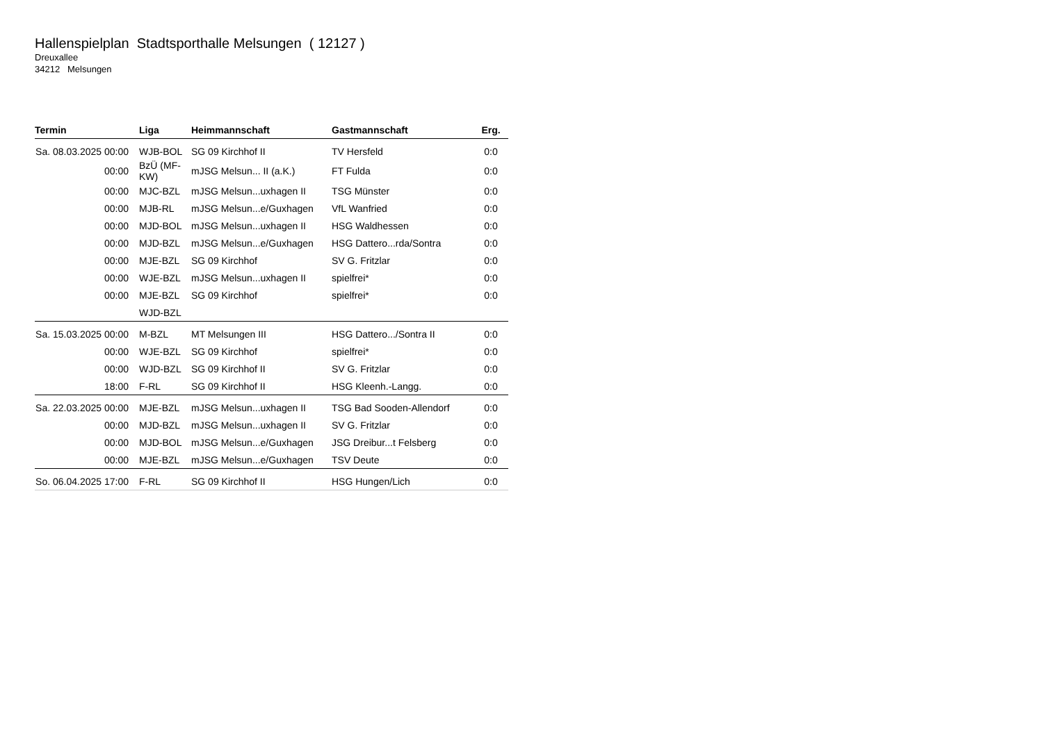Hallenspielplan Stadtsporthalle Melsungen ( 12127 )
Dreuxallee
34212 Melsungen
| Termin | Liga | Heimmannschaft | Gastmannschaft | Erg. |
| --- | --- | --- | --- | --- |
| Sa. 08.03.2025 00:00 | WJB-BOL | SG 09 Kirchhof II | TV Hersfeld | 0:0 |
| 00:00 | BzÜ (MF-KW) | mJSG Melsun... II (a.K.) | FT Fulda | 0:0 |
| 00:00 | MJC-BZL | mJSG Melsun...uxhagen II | TSG Münster | 0:0 |
| 00:00 | MJB-RL | mJSG Melsun...e/Guxhagen | VfL Wanfried | 0:0 |
| 00:00 | MJD-BOL | mJSG Melsun...uxhagen II | HSG Waldhessen | 0:0 |
| 00:00 | MJD-BZL | mJSG Melsun...e/Guxhagen | HSG Dattero...rda/Sontra | 0:0 |
| 00:00 | MJE-BZL | SG 09 Kirchhof | SV G. Fritzlar | 0:0 |
| 00:00 | WJE-BZL | mJSG Melsun...uxhagen II | spielfrei* | 0:0 |
| 00:00 | MJE-BZL | SG 09 Kirchhof | spielfrei* | 0:0 |
| | WJD-BZL | | | |
| Sa. 15.03.2025 00:00 | M-BZL | MT Melsungen III | HSG Dattero.../Sontra II | 0:0 |
| 00:00 | WJE-BZL | SG 09 Kirchhof | spielfrei* | 0:0 |
| 00:00 | WJD-BZL | SG 09 Kirchhof II | SV G. Fritzlar | 0:0 |
| 18:00 | F-RL | SG 09 Kirchhof II | HSG Kleenh.-Langg. | 0:0 |
| Sa. 22.03.2025 00:00 | MJE-BZL | mJSG Melsun...uxhagen II | TSG Bad Sooden-Allendorf | 0:0 |
| 00:00 | MJD-BZL | mJSG Melsun...uxhagen II | SV G. Fritzlar | 0:0 |
| 00:00 | MJD-BOL | mJSG Melsun...e/Guxhagen | JSG Dreibur...t Felsberg | 0:0 |
| 00:00 | MJE-BZL | mJSG Melsun...e/Guxhagen | TSV Deute | 0:0 |
| So. 06.04.2025 17:00 | F-RL | SG 09 Kirchhof II | HSG Hungen/Lich | 0:0 |